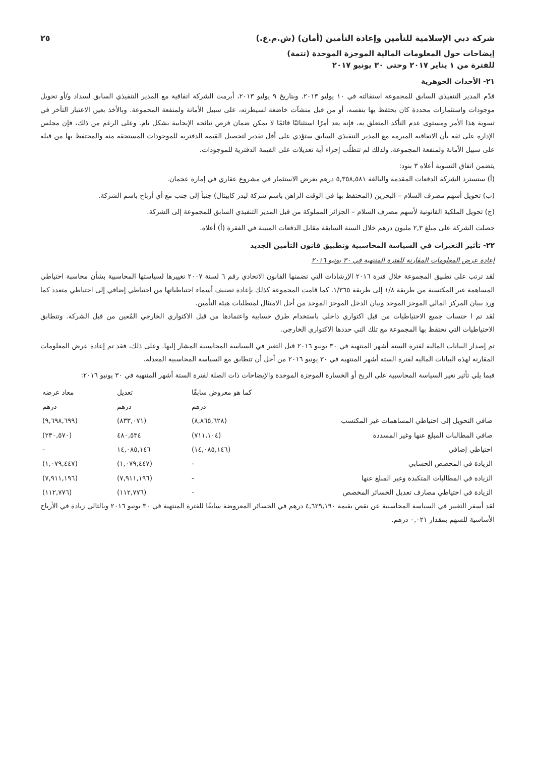شركة دبي الإسلامية للتأمين وإعادة التأمين (أمان) (ش.م.ع.) ٢٥
إيضاحات حول المعلومات المالية الموجزة الموحدة (تتمة)
للفترة من ١ يناير ٢٠١٧ وحتى ٣٠ يونيو ٢٠١٧
٢١- الأحداث الجوهرية
قدّم المدير التنفيذي السابق للمجموعة استقالته في ١٠ يوليو ٢٠١٣. وبتاريخ ٩ يوليو ٢٠١٣، أبرمت الشركة اتفاقية مع المدير التنفيذي السابق لسداد و/أو تحويل موجودات واستثمارات محددة كان يحتفظ بها بنفسه، أو من قبل منشآت خاضعة لسيطرته، على سبيل الأمانة ولمنفعة المجموعة. وبالأخذ بعين الاعتبار التأخر في تسوية هذا الأمر ومستوى عدم التأكد المتعلق به، فإنه يعد أمرًا استثنائيًا قائمًا لا يمكن ضمان فرص نتائجه الإيجابية بشكل تام. وعلى الرغم من ذلك، فإن مجلس الإدارة على ثقة بأن الاتفاقية المبرمة مع المدير التنفيذي السابق ستؤدي على أقل تقدير لتحصيل القيمة الدفترية للموجودات المستحقة منه والمحتفظ بها من قبله على سبيل الأمانة ولمنفعة المجموعة، ولذلك لم تتطلّب إجراء أية تعديلات على القيمة الدفترية للموجودات.
يتضمن اتفاق التسوية أعلاه ٣ بنود:
(أ) ستسترد الشركة الدفعات المقدمة والبالغة ٥,٣٥٨,٥٨١ درهم بغرض الاستثمار في مشروع عقاري في إمارة عجمان.
(ب) تحويل أسهم مصرف السلام – البحرين (المحتفظ بها في الوقت الراهن باسم شركة ليدر كابيتال) جنباً إلى جنب مع أي أرباح باسم الشركة.
(ج) تحويل الملكية القانونية لأسهم مصرف السلام – الجزائر المملوكة من قبل المدير التنفيذي السابق للمجموعة إلى الشركة.
حصلت الشركة على مبلغ ٢,٣ مليون درهم خلال السنة السابقة مقابل الدفعات المبينة في الفقرة (أ) أعلاه.
٢٢- تأثير التغيرات في السياسة المحاسبية وتطبيق قانون التأمين الجديد
إعادة عرض المعلومات المقارنة للفترة المنتهية في ٣٠ يونيو ٢٠١٦
لقد ترتب على تطبيق المجموعة خلال فترة ٢٠١٦ الإرشادات التي تضمنها القانون الاتحادي رقم ٦ لسنة ٢٠٠٧ تغييرها لسياستها المحاسبية بشأن محاسبة احتياطي المساهمة غير المكتسبة من طريقة ١/٨ إلى طريقة ١/٣٦٥. كما قامت المجموعة كذلك بإعادة تصنيف أسماء احتياطياتها من احتياطي إضافي إلى احتياطي متعدد كما ورد ببيان المركز المالي الموجز الموحد وبيان الدخل الموجز الموحد من أجل الامتثال لمتطلبات هيئة التأمين.
لقد تم ا حتساب جميع الاحتياطيات من قبل اكتواري داخلي باستخدام طرق حسابية واعتمادها من قبل الاكتواري الخارجي المُعين من قبل الشركة. وتتطابق الاحتياطيات التي تحتفظ بها المجموعة مع تلك التي حددها الاكتواري الخارجي.
تم إصدار البيانات المالية لفترة الستة أشهر المنتهية في ٣٠ يونيو ٢٠١٦ قبل التغير في السياسة المحاسبية المشار إليها. وعلى ذلك، فقد تم إعادة عرض المعلومات المقارنة لهذه البيانات المالية لفترة الستة أشهر المنتهية في ٣٠ يونيو ٢٠١٦ من أجل أن تتطابق مع السياسة المحاسبية المعدلة.
فيما يلي تأثير تغير السياسة المحاسبية على الربح أو الخسارة الموجزة الموحدة والإيضاحات ذات الصلة لفترة الستة أشهر المنتهية في ٣٠ يونيو ٢٠١٦:
| | كما هو معروض سابقًا | تعديل | معاد عرضه |
| --- | --- | --- | --- |
| | درهم | درهم | درهم |
| صافي التحويل إلى احتياطي المساهمات غير المكتسب | (٨,٨٦٥,٦٢٨) | (٨٣٣,٠٧١) | (٩,٦٩٨,٦٩٩) |
| صافي المطالبات المبلغ عنها وغير المسددة | (٧١١,١٠٤) | ٤٨٠,٥٣٤ | (٢٣٠,٥٧٠) |
| احتياطي إضافي | (١٤,٠٨٥,١٤٦) | ١٤,٠٨٥,١٤٦ | - |
| الزيادة في المحصص الحسابي | - | (١,٠٧٩,٤٤٧) | (١,٠٧٩,٤٤٧) |
| الزيادة في المطالبات المتكبدة وغير المبلغ عنها | - | (٧,٩١١,١٩٦) | (٧,٩١١,١٩٦) |
| الزيادة في احتياطي مصارف تعديل الخسائر المخصص | - | (١١٢,٧٧٦) | (١١٢,٧٧٦) |
لقد أسفر التغيير في السياسة المحاسبية عن نقص بقيمة ٤,٦٢٩,١٩٠ درهم في الخسائر المعروضة سابقًا للفترة المنتهية في ٣٠ يونيو ٢٠١٦ وبالتالي زيادة في الأرباح الأساسية للسهم بمقدار ٠,٠٢١ درهم.